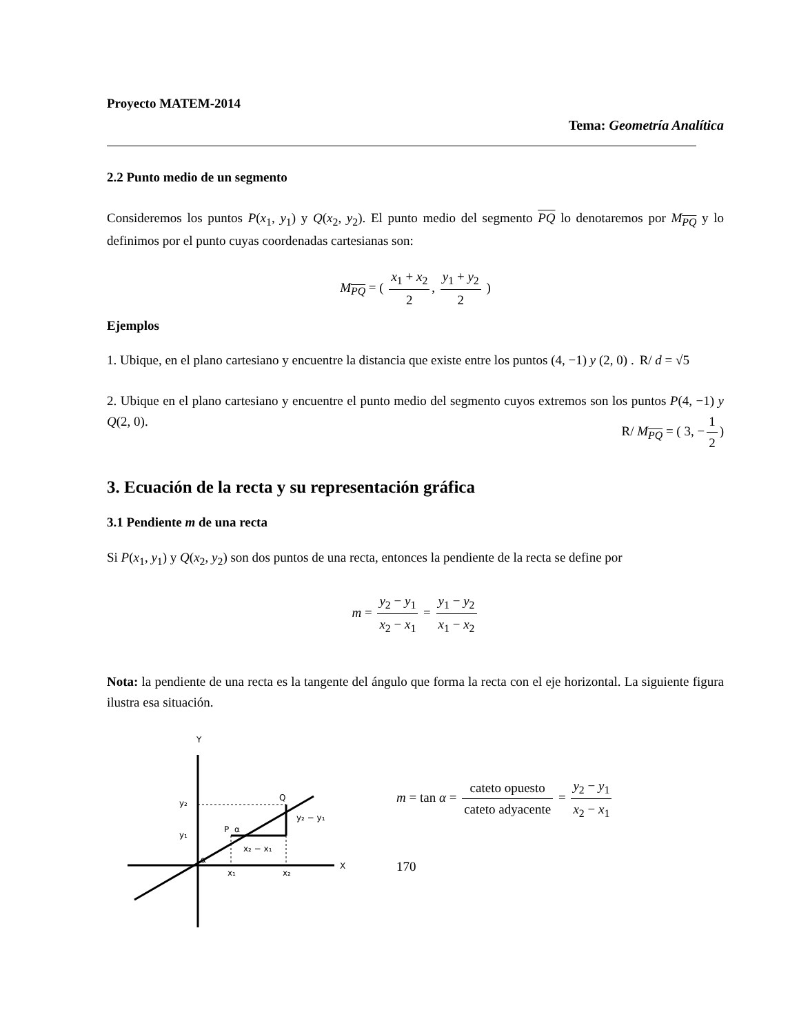Proyecto MATEM-2014
Tema: Geometría Analítica
2.2 Punto medio de un segmento
Consideremos los puntos P(x<sub>1</sub>, y<sub>1</sub>) y Q(x<sub>2</sub>, y<sub>2</sub>). El punto medio del segmento PQ lo denotaremos por M<sub>PQ</sub> y lo definimos por el punto cuyas coordenadas cartesianas son:
M<sub>PQ</sub> = ( x<sub>1</sub> + x<sub>2</sub> 2, y<sub>1</sub> + y<sub>2</sub> 2 )
Ejemplos
1. Ubique, en el plano cartesiano y encuentre la distancia que existe entre los puntos (4, −1) y (2, 0) . R/ d = √5
2. Ubique en el plano cartesiano y encuentre el punto medio del segmento cuyos extremos son los puntos P(4, −1) y Q(2, 0). R/ M<sub>PQ</sub> = ( 3, − 1 2)
3. Ecuación de la recta y su representación gráfica
3.1 Pendiente m de una recta
Si P(x<sub>1</sub>, y<sub>1</sub>) y Q(x<sub>2</sub>, y<sub>2</sub>) son dos puntos de una recta, entonces la pendiente de la recta se define por
m = y<sub>2</sub> − y<sub>1</sub> x<sub>2</sub> − x<sub>1</sub> = y<sub>1</sub> − y<sub>2</sub> x<sub>1</sub> − x<sub>2</sub>
Nota: la pendiente de una recta es la tangente del ángulo que forma la recta con el eje horizontal. La siguiente figura ilustra esa situación.
Y
X
y₂
y₁
P
α
Q
y₂ − y₁
x₂ − x₁
x₁
x₂
α
m = tan α = cateto opuesto cateto adyacente = y<sub>2</sub> − y<sub>1</sub> x<sub>2</sub> − x<sub>1</sub>
170